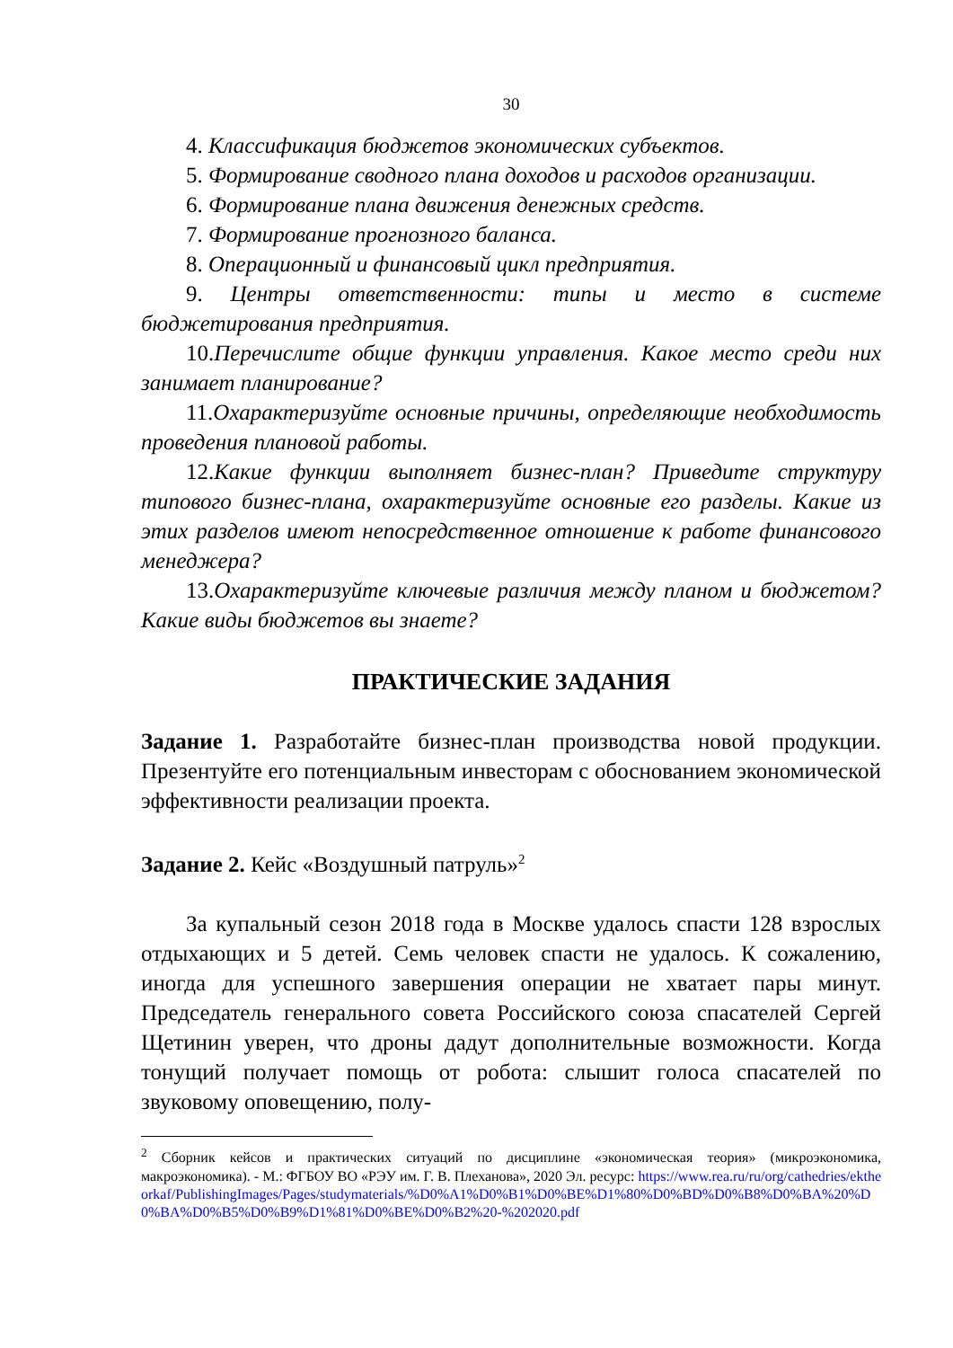30
4. Классификация бюджетов экономических субъектов.
5. Формирование сводного плана доходов и расходов организации.
6. Формирование плана движения денежных средств.
7. Формирование прогнозного баланса.
8. Операционный и финансовый цикл предприятия.
9. Центры ответственности: типы и место в системе бюджетирования предприятия.
10. Перечислите общие функции управления. Какое место среди них занимает планирование?
11. Охарактеризуйте основные причины, определяющие необходимость проведения плановой работы.
12. Какие функции выполняет бизнес-план? Приведите структуру типового бизнес-плана, охарактеризуйте основные его разделы. Какие из этих разделов имеют непосредственное отношение к работе финансового менеджера?
13. Охарактеризуйте ключевые различия между планом и бюджетом? Какие виды бюджетов вы знаете?
ПРАКТИЧЕСКИЕ ЗАДАНИЯ
Задание 1. Разработайте бизнес-план производства новой продукции. Презентуйте его потенциальным инвесторам с обоснованием экономической эффективности реализации проекта.
Задание 2. Кейс «Воздушный патруль»<sup>2</sup>
За купальный сезон 2018 года в Москве удалось спасти 128 взрослых отдыхающих и 5 детей. Семь человек спасти не удалось. К сожалению, иногда для успешного завершения операции не хватает пары минут. Председатель генерального совета Российского союза спасателей Сергей Щетинин уверен, что дроны дадут дополнительные возможности. Когда тонущий получает помощь от робота: слышит голоса спасателей по звуковому оповещению, полу-
<sup>2</sup> Сборник кейсов и практических ситуаций по дисциплине «экономическая теория» (микроэкономика, макроэкономика). - М.: ФГБОУ ВО «РЭУ им. Г. В. Плеханова», 2020 Эл. ресурс: https://www.rea.ru/ru/org/cathedries/ektheorkaf/PublishingImages/Pages/studymaterials/%D0%A1%D0%B1%D0%BE%D1%80%D0%BD%D0%B8%D0%BA%20%D0%BA%D0%B5%D0%B9%D1%81%D0%BE%D0%B2%20-%202020.pdf